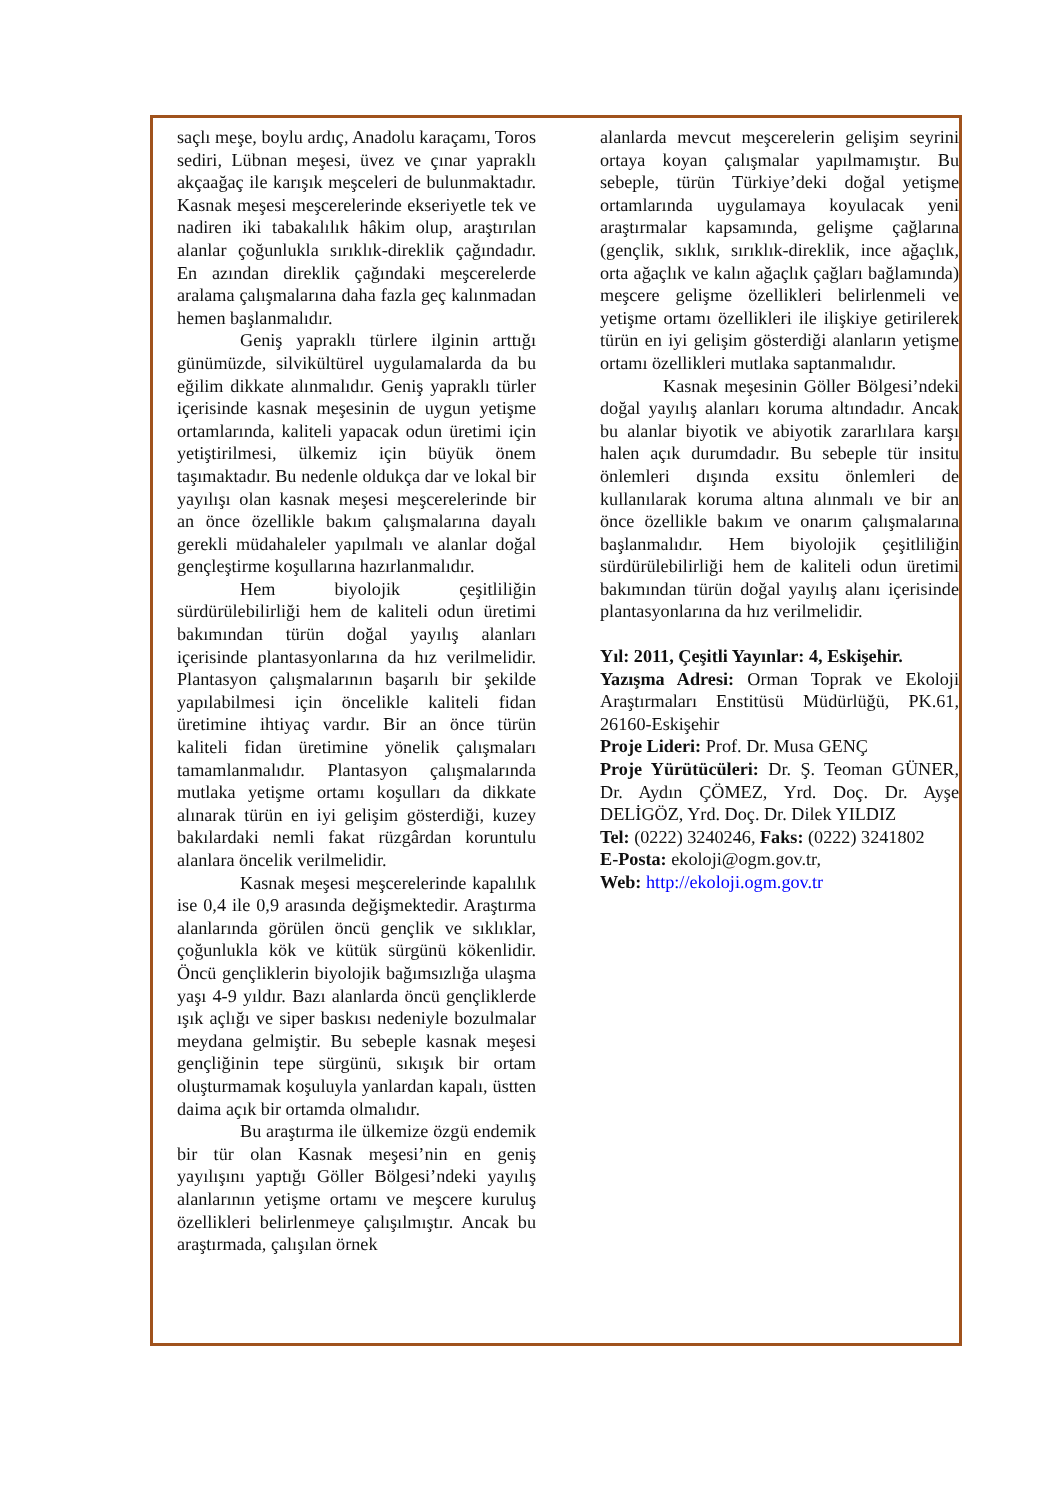saçlı meşe, boylu ardıç, Anadolu karaçamı, Toros sediri, Lübnan meşesi, üvez ve çınar yapraklı akçaağaç ile karışık meşceleri de bulunmaktadır. Kasnak meşesi meşcerelerinde ekseriyetle tek ve nadiren iki tabakalılık hâkim olup, araştırılan alanlar çoğunlukla sırıklık-direklik çağındadır. En azından direklik çağındaki meşcerelerde aralama çalışmalarına daha fazla geç kalınmadan hemen başlanmalıdır.
Geniş yapraklı türlere ilginin arttığı günümüzde, silvikültürel uygulamalarda da bu eğilim dikkate alınmalıdır. Geniş yapraklı türler içerisinde kasnak meşesinin de uygun yetişme ortamlarında, kaliteli yapacak odun üretimi için yetiştirilmesi, ülkemiz için büyük önem taşımaktadır. Bu nedenle oldukça dar ve lokal bir yayılışı olan kasnak meşesi meşcerelerinde bir an önce özellikle bakım çalışmalarına dayalı gerekli müdahaleler yapılmalı ve alanlar doğal gençleştirme koşullarına hazırlanmalıdır.
Hem biyolojik çeşitliliğin sürdürülebilirliği hem de kaliteli odun üretimi bakımından türün doğal yayılış alanları içerisinde plantasyonlarına da hız verilmelidir. Plantasyon çalışmalarının başarılı bir şekilde yapılabilmesi için öncelikle kaliteli fidan üretimine ihtiyaç vardır. Bir an önce türün kaliteli fidan üretimine yönelik çalışmaları tamamlanmalıdır. Plantasyon çalışmalarında mutlaka yetişme ortamı koşulları da dikkate alınarak türün en iyi gelişim gösterdiği, kuzey bakılardaki nemli fakat rüzgârdan koruntulu alanlara öncelik verilmelidir.
Kasnak meşesi meşcerelerinde kapalılık ise 0,4 ile 0,9 arasında değişmektedir. Araştırma alanlarında görülen öncü gençlik ve sıklıklar, çoğunlukla kök ve kütük sürgünü kökenlidir. Öncü gençliklerin biyolojik bağımsızlığa ulaşma yaşı 4-9 yıldır. Bazı alanlarda öncü gençliklerde ışık açlığı ve siper baskısı nedeniyle bozulmalar meydana gelmiştir. Bu sebeple kasnak meşesi gençliğinin tepe sürgünü, sıkışık bir ortam oluşturmamak koşuluyla yanlardan kapalı, üstten daima açık bir ortamda olmalıdır.
Bu araştırma ile ülkemize özgü endemik bir tür olan Kasnak meşesi’nin en geniş yayılışını yaptığı Göller Bölgesi’ndeki yayılış alanlarının yetişme ortamı ve meşcere kuruluş özellikleri belirlenmeye çalışılmıştır. Ancak bu araştırmada, çalışılan örnek
alanlarda mevcut meşcerelerin gelişim seyrini ortaya koyan çalışmalar yapılmamıştır. Bu sebeple, türün Türkiye’deki doğal yetişme ortamlarında uygulamaya koyulacak yeni araştırmalar kapsamında, gelişme çağlarına (gençlik, sıklık, sırıklık-direklik, ince ağaçlık, orta ağaçlık ve kalın ağaçlık çağları bağlamında) meşcere gelişme özellikleri belirlenmeli ve yetişme ortamı özellikleri ile ilişkiye getirilerek türün en iyi gelişim gösterdiği alanların yetişme ortamı özellikleri mutlaka saptanmalıdır.
Kasnak meşesinin Göller Bölgesi’ndeki doğal yayılış alanları koruma altındadır. Ancak bu alanlar biyotik ve abiyotik zararlılara karşı halen açık durumdadır. Bu sebeple tür insitu önlemleri dışında exsitu önlemleri de kullanılarak koruma altına alınmalı ve bir an önce özellikle bakım ve onarım çalışmalarına başlanmalıdır. Hem biyolojik çeşitliliğin sürdürülebilirliği hem de kaliteli odun üretimi bakımından türün doğal yayılış alanı içerisinde plantasyonlarına da hız verilmelidir.
Yıl: 2011, Çeşitli Yayınlar: 4, Eskişehir.
Yazışma Adresi: Orman Toprak ve Ekoloji Araştırmaları Enstitüsü Müdürlüğü, PK.61, 26160-Eskişehir
Proje Lideri: Prof. Dr. Musa GENÇ
Proje Yürütücüleri: Dr. Ş. Teoman GÜNER, Dr. Aydın ÇÖMEZ, Yrd. Doç. Dr. Ayşe DELİGÖZ, Yrd. Doç. Dr. Dilek YILDIZ
Tel: (0222) 3240246, Faks: (0222) 3241802
E-Posta: ekoloji@ogm.gov.tr,
Web: http://ekoloji.ogm.gov.tr